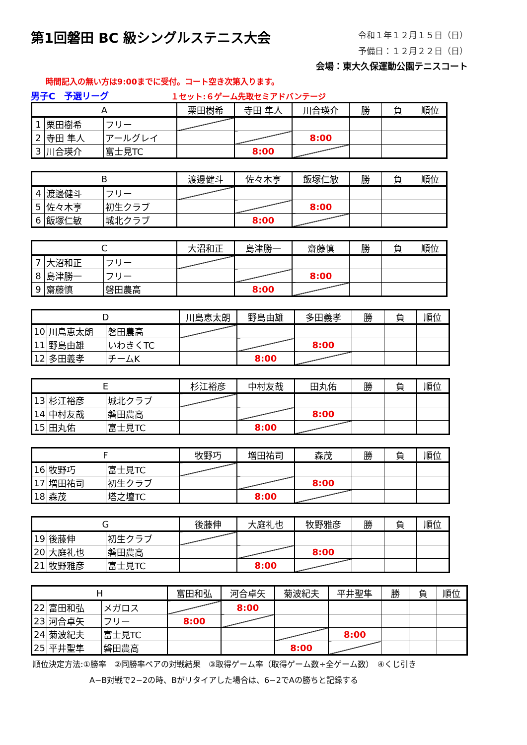第1回磐田 BC 級シングルステニス大会
令和１年１２月１５日（日）
予備日：１２月２２日（日）
会場：東大久保運動公園テニスコート
時間記入の無い方は9:00までに受付。コート空き次第入ります。
男子C　予選リーグ １セット:６ゲーム先取セミアドバンテージ
| A | | | 栗田樹希 | 寺田 隼人 | 川合瑛介 | 勝 | 負 | 順位 |
| 1 | 栗田樹希 | フリー | | | | | | |
| 2 | 寺田 隼人 | アールグレイ | | | 8:00 | | | |
| 3 | 川合瑛介 | 富士見TC | | 8:00 | | | | |
| B | | | 渡邊健斗 | 佐々木亨 | 飯塚仁敏 | 勝 | 負 | 順位 |
| 4 | 渡邊健斗 | フリー | | | | | | |
| 5 | 佐々木亨 | 初生クラブ | | | 8:00 | | | |
| 6 | 飯塚仁敏 | 城北クラブ | | 8:00 | | | | |
| C | | | 大沼和正 | 島津勝一 | 齋藤慎 | 勝 | 負 | 順位 |
| 7 | 大沼和正 | フリー | | | | | | |
| 8 | 島津勝一 | フリー | | | 8:00 | | | |
| 9 | 齋藤慎 | 磐田農高 | | 8:00 | | | | |
| D | | | 川島恵太朗 | 野島由雄 | 多田義孝 | 勝 | 負 | 順位 |
| 10 | 川島恵太朗 | 磐田農高 | | | | | | |
| 11 | 野島由雄 | いわきくTC | | | 8:00 | | | |
| 12 | 多田義孝 | チームK | | 8:00 | | | | |
| E | | | 杉江裕彦 | 中村友哉 | 田丸佑 | 勝 | 負 | 順位 |
| 13 | 杉江裕彦 | 城北クラブ | | | | | | |
| 14 | 中村友哉 | 磐田農高 | | | 8:00 | | | |
| 15 | 田丸佑 | 富士見TC | | 8:00 | | | | |
| F | | | 牧野巧 | 増田祐司 | 森茂 | 勝 | 負 | 順位 |
| 16 | 牧野巧 | 富士見TC | | | | | | |
| 17 | 増田祐司 | 初生クラブ | | | 8:00 | | | |
| 18 | 森茂 | 塔之壇TC | | 8:00 | | | | |
| G | | | 後藤伸 | 大庭礼也 | 牧野雅彦 | 勝 | 負 | 順位 |
| 19 | 後藤伸 | 初生クラブ | | | | | | |
| 20 | 大庭礼也 | 磐田農高 | | | 8:00 | | | |
| 21 | 牧野雅彦 | 富士見TC | | 8:00 | | | | |
| H | | | 富田和弘 | 河合卓矢 | 菊波紀夫 | 平井聖隼 | 勝 | 負 | 順位 |
| 22 | 富田和弘 | メガロス | | 8:00 | | | | | |
| 23 | 河合卓矢 | フリー | 8:00 | | | | | | |
| 24 | 菊波紀夫 | 富士見TC | | | | 8:00 | | | |
| 25 | 平井聖隼 | 磐田農高 | | | 8:00 | | | | |
順位決定方法:①勝率　②同勝率ペアの対戦結果　③取得ゲーム率（取得ゲーム数÷全ゲーム数）　④くじ引き
A−B対戦で2−2の時、Bがリタイアした場合は、6−2でAの勝ちと記録する